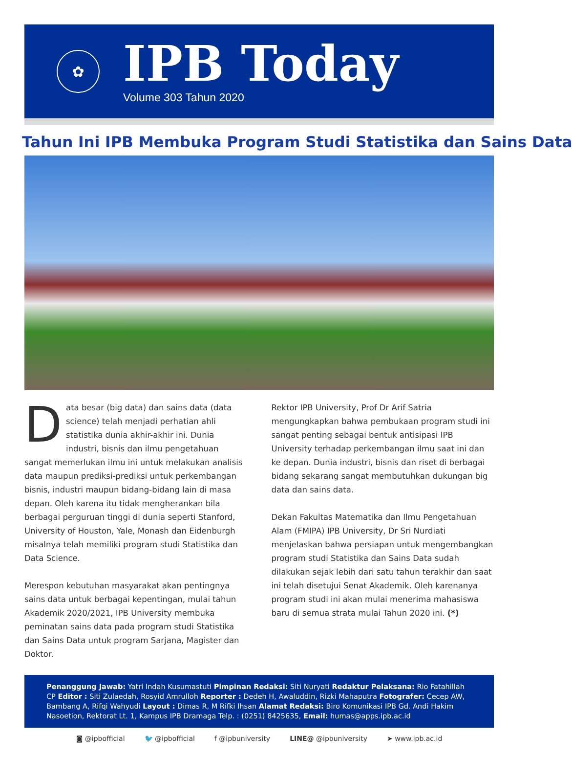✿
IPB Today
Volume 303 Tahun 2020
Tahun Ini IPB Membuka Program Studi Statistika dan Sains Data
Data besar (big data) dan sains data (data science) telah menjadi perhatian ahli statistika dunia akhir-akhir ini. Dunia industri, bisnis dan ilmu pengetahuan sangat memerlukan ilmu ini untuk melakukan analisis data maupun prediksi-prediksi untuk perkembangan bisnis, industri maupun bidang-bidang lain di masa depan. Oleh karena itu tidak mengherankan bila berbagai perguruan tinggi di dunia seperti Stanford, University of Houston, Yale, Monash dan Eidenburgh misalnya telah memiliki program studi Statistika dan Data Science.
Merespon kebutuhan masyarakat akan pentingnya sains data untuk berbagai kepentingan, mulai tahun Akademik 2020/2021, IPB University membuka peminatan sains data pada program studi Statistika dan Sains Data untuk program Sarjana, Magister dan Doktor.
Rektor IPB University, Prof Dr Arif Satria mengungkapkan bahwa pembukaan program studi ini sangat penting sebagai bentuk antisipasi IPB University terhadap perkembangan ilmu saat ini dan ke depan. Dunia industri, bisnis dan riset di berbagai bidang sekarang sangat membutuhkan dukungan big data dan sains data.
Dekan Fakultas Matematika dan Ilmu Pengetahuan Alam (FMIPA) IPB University, Dr Sri Nurdiati menjelaskan bahwa persiapan untuk mengembangkan program studi Statistika dan Sains Data sudah dilakukan sejak lebih dari satu tahun terakhir dan saat ini telah disetujui Senat Akademik. Oleh karenanya program studi ini akan mulai menerima mahasiswa baru di semua strata mulai Tahun 2020 ini. (*)
Penanggung Jawab: Yatri Indah Kusumastuti Pimpinan Redaksi: Siti Nuryati Redaktur Pelaksana: Rio Fatahillah CP Editor : Siti Zulaedah, Rosyid Amrulloh Reporter : Dedeh H, Awaluddin, Rizki Mahaputra Fotografer: Cecep AW, Bambang A, Rifqi Wahyudi Layout : Dimas R, M Rifki Ihsan Alamat Redaksi: Biro Komunikasi IPB Gd. Andi Hakim Nasoetion, Rektorat Lt. 1, Kampus IPB Dramaga Telp. : (0251) 8425635, Email: humas@apps.ipb.ac.id
◙ @ipbofficial 🐦 @ipbofficial f @ipbuniversity LINE@ @ipbuniversity ➤ www.ipb.ac.id